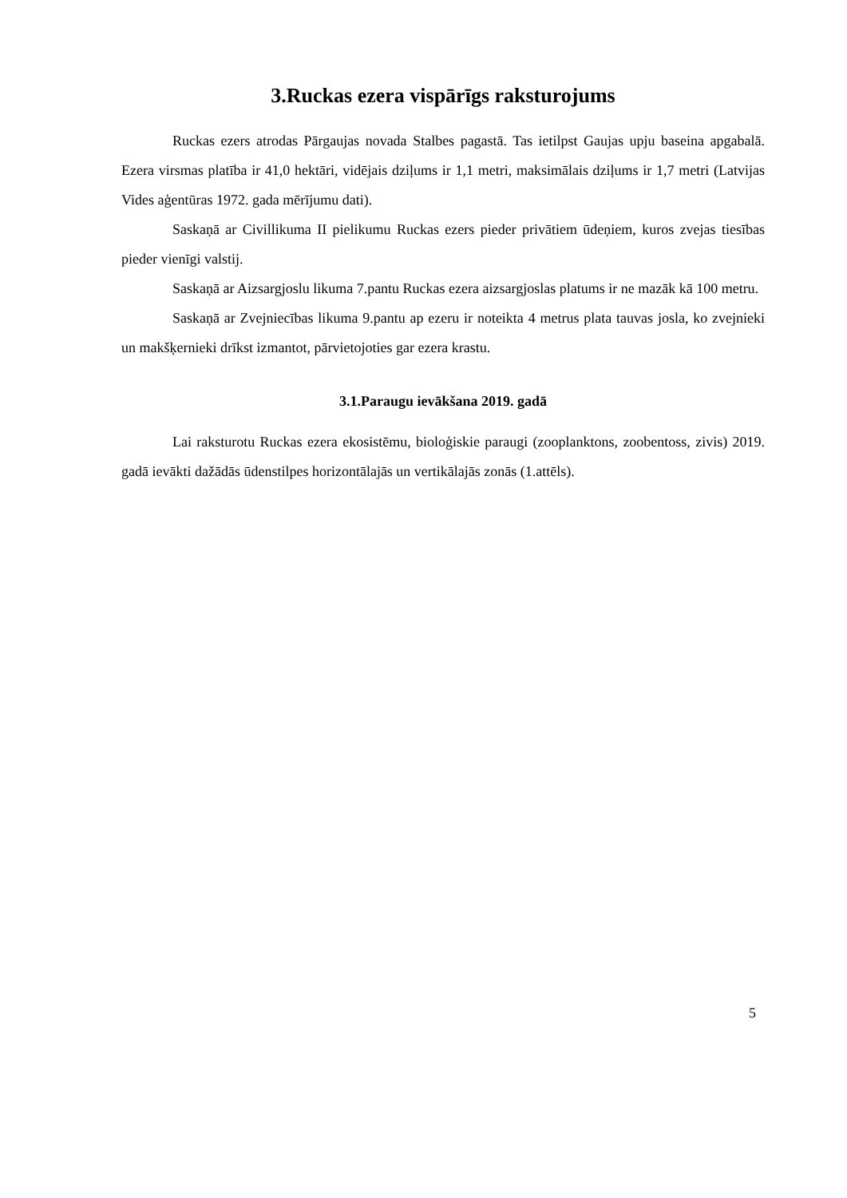3.Ruckas ezera vispārīgs raksturojums
Ruckas ezers atrodas Pārgaujas novada Stalbes pagastā. Tas ietilpst Gaujas upju baseina apgabalā. Ezera virsmas platība ir 41,0 hektāri, vidējais dziļums ir 1,1 metri, maksimālais dziļums ir 1,7 metri (Latvijas Vides aģentūras 1972. gada mērījumu dati).
Saskaņā ar Civillikuma II pielikumu Ruckas ezers pieder privātiem ūdeņiem, kuros zvejas tiesības pieder vienīgi valstij.
Saskaņā ar Aizsargjoslu likuma 7.pantu Ruckas ezera aizsargjoslas platums ir ne mazāk kā 100 metru.
Saskaņā ar Zvejniecības likuma 9.pantu ap ezeru ir noteikta 4 metrus plata tauvas josla, ko zvejnieki un makšķernieki drīkst izmantot, pārvietojoties gar ezera krastu.
3.1.Paraugu ievākšana 2019. gadā
Lai raksturotu Ruckas ezera ekosistēmu, bioloģiskie paraugi (zooplanktons, zoobentoss, zivis) 2019. gadā ievākti dažādās ūdenstilpes horizontālajās un vertikālajās zonās (1.attēls).
5